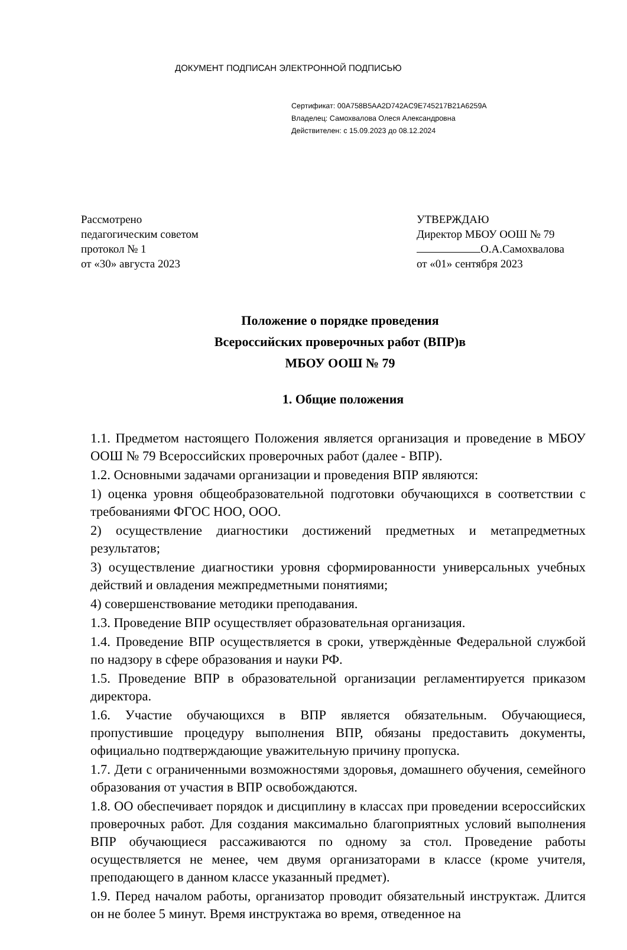ДОКУМЕНТ ПОДПИСАН ЭЛЕКТРОННОЙ ПОДПИСЬЮ
Сертификат: 00A758B5AA2D742AC9E745217B21A6259A
Владелец: Самохвалова Олеся Александровна
Действителен: с 15.09.2023 до 08.12.2024
Рассмотрено
педагогическим советом
протокол № 1
от «30» августа 2023
УТВЕРЖДАЮ
Директор МБОУ ООШ № 79
О.А.Самохвалова
от «01» сентября 2023
Положение о порядке проведения
Всероссийских проверочных работ (ВПР)в
МБОУ ООШ № 79
1. Общие положения
1.1. Предметом настоящего Положения является организация и проведение в МБОУ ООШ № 79 Всероссийских проверочных работ (далее - ВПР).
1.2. Основными задачами организации и проведения ВПР являются:
1) оценка уровня общеобразовательной подготовки обучающихся в соответствии с требованиями ФГОС НОО, ООО.
2) осуществление диагностики достижений предметных и метапредметных результатов;
3) осуществление диагностики уровня сформированности универсальных учебных действий и овладения межпредметными понятиями;
4) совершенствование методики преподавания.
1.3. Проведение ВПР осуществляет образовательная организация.
1.4. Проведение ВПР осуществляется в сроки, утверждѐнные Федеральной службой по надзору в сфере образования и науки РФ.
1.5. Проведение ВПР в образовательной организации регламентируется приказом директора.
1.6. Участие обучающихся в ВПР является обязательным. Обучающиеся, пропустившие процедуру выполнения ВПР, обязаны предоставить документы, официально подтверждающие уважительную причину пропуска.
1.7. Дети с ограниченными возможностями здоровья, домашнего обучения, семейного образования от участия в ВПР освобождаются.
1.8. ОО обеспечивает порядок и дисциплину в классах при проведении всероссийских проверочных работ. Для создания максимально благоприятных условий выполнения ВПР обучающиеся рассаживаются по одному за стол. Проведение работы осуществляется не менее, чем двумя организаторами в классе (кроме учителя, преподающего в данном классе указанный предмет).
1.9. Перед началом работы, организатор проводит обязательный инструктаж. Длится он не более 5 минут. Время инструктажа во время, отведенное на